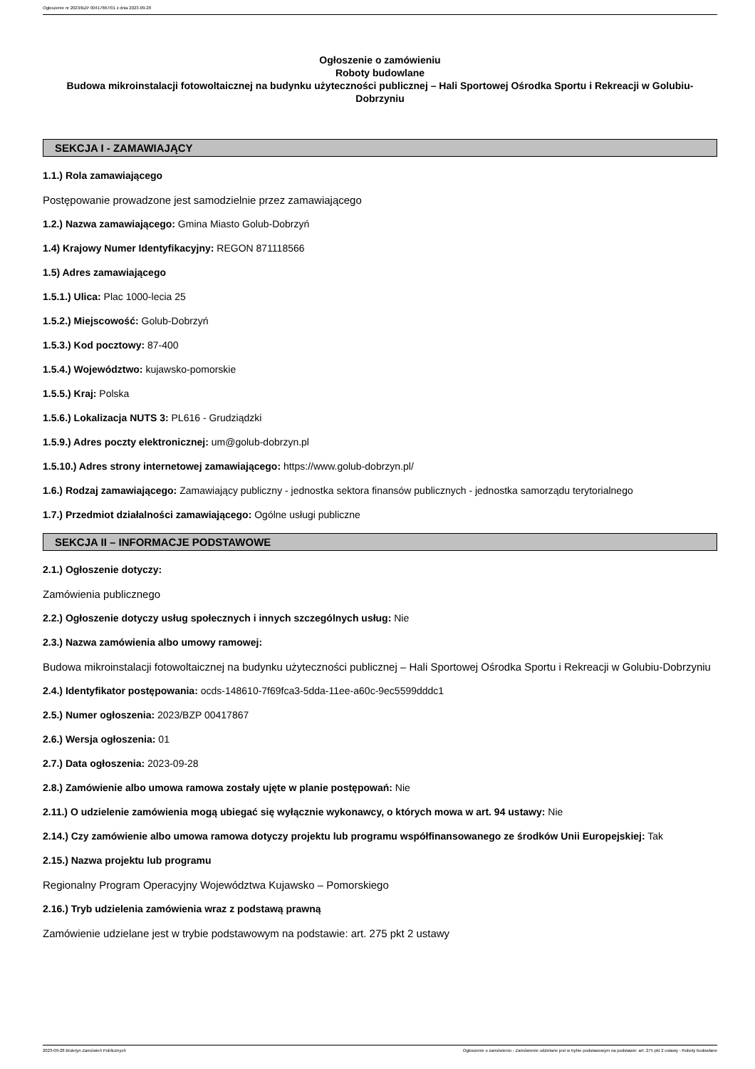Ogłoszenie nr 2023/BZP 00417867/01 z dnia 2023-09-28
Ogłoszenie o zamówieniu
Roboty budowlane
Budowa mikroinstalacji fotowoltaicznej na budynku użyteczności publicznej – Hali Sportowej Ośrodka Sportu i Rekreacji w Golubiu-Dobrzyniu
SEKCJA I - ZAMAWIAJĄCY
1.1.) Rola zamawiającego
Postępowanie prowadzone jest samodzielnie przez zamawiającego
1.2.) Nazwa zamawiającego: Gmina Miasto Golub-Dobrzyń
1.4) Krajowy Numer Identyfikacyjny: REGON 871118566
1.5) Adres zamawiającego
1.5.1.) Ulica: Plac 1000-lecia 25
1.5.2.) Miejscowość: Golub-Dobrzyń
1.5.3.) Kod pocztowy: 87-400
1.5.4.) Województwo: kujawsko-pomorskie
1.5.5.) Kraj: Polska
1.5.6.) Lokalizacja NUTS 3: PL616 - Grudziądzki
1.5.9.) Adres poczty elektronicznej: um@golub-dobrzyn.pl
1.5.10.) Adres strony internetowej zamawiającego: https://www.golub-dobrzyn.pl/
1.6.) Rodzaj zamawiającego: Zamawiający publiczny - jednostka sektora finansów publicznych - jednostka samorządu terytorialnego
1.7.) Przedmiot działalności zamawiającego: Ogólne usługi publiczne
SEKCJA II – INFORMACJE PODSTAWOWE
2.1.) Ogłoszenie dotyczy:
Zamówienia publicznego
2.2.) Ogłoszenie dotyczy usług społecznych i innych szczególnych usług: Nie
2.3.) Nazwa zamówienia albo umowy ramowej:
Budowa mikroinstalacji fotowoltaicznej na budynku użyteczności publicznej – Hali Sportowej Ośrodka Sportu i Rekreacji w Golubiu-Dobrzyniu
2.4.) Identyfikator postępowania: ocds-148610-7f69fca3-5dda-11ee-a60c-9ec5599dddc1
2.5.) Numer ogłoszenia: 2023/BZP 00417867
2.6.) Wersja ogłoszenia: 01
2.7.) Data ogłoszenia: 2023-09-28
2.8.) Zamówienie albo umowa ramowa zostały ujęte w planie postępowań: Nie
2.11.) O udzielenie zamówienia mogą ubiegać się wyłącznie wykonawcy, o których mowa w art. 94 ustawy: Nie
2.14.) Czy zamówienie albo umowa ramowa dotyczy projektu lub programu współfinansowanego ze środków Unii Europejskiej: Tak
2.15.) Nazwa projektu lub programu
Regionalny Program Operacyjny Województwa Kujawsko – Pomorskiego
2.16.) Tryb udzielenia zamówienia wraz z podstawą prawną
Zamówienie udzielane jest w trybie podstawowym na podstawie: art. 275 pkt 2 ustawy
2023-09-28 Biuletyn Zamówień Publicznych Ogłoszenie o zamówieniu - Zamówienie udzielane jest w trybie podstawowym na podstawie: art. 275 pkt 2 ustawy - Roboty budowlane